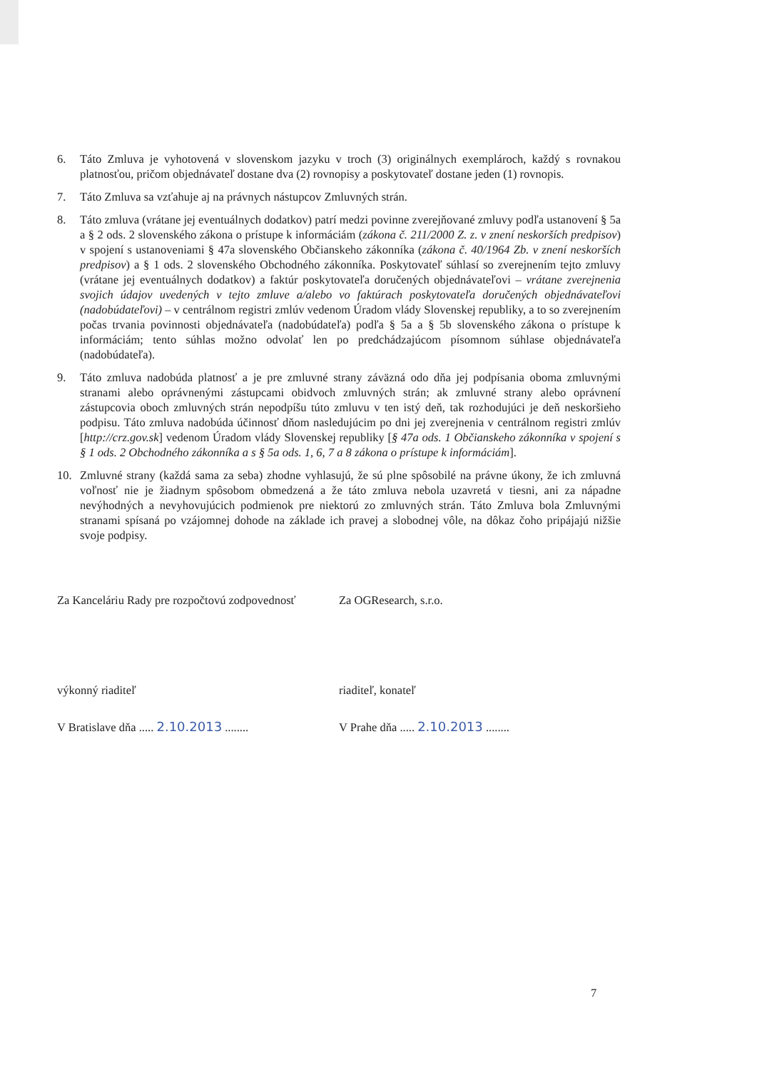6. Táto Zmluva je vyhotovená v slovenskom jazyku v troch (3) originálnych exemplároch, každý s rovnakou platnosťou, pričom objednávateľ dostane dva (2) rovnopisy a poskytovateľ dostane jeden (1) rovnopis.
7. Táto Zmluva sa vzťahuje aj na právnych nástupcov Zmluvných strán.
8. Táto zmluva (vrátane jej eventuálnych dodatkov) patrí medzi povinne zverejňované zmluvy podľa ustanovení § 5a a § 2 ods. 2 slovenského zákona o prístupe k informáciám (zákona č. 211/2000 Z. z. v znení neskorších predpisov) v spojení s ustanoveniami § 47a slovenského Občianskeho zákonníka (zákona č. 40/1964 Zb. v znení neskorších predpisov) a § 1 ods. 2 slovenského Obchodného zákonníka. Poskytovateľ súhlasí so zverejnením tejto zmluvy (vrátane jej eventuálnych dodatkov) a faktúr poskytovateľa doručených objednávateľovi – vrátane zverejnenia svojich údajov uvedených v tejto zmluve a/alebo vo faktúrach poskytovateľa doručených objednávateľovi (nadobúdateľovi) – v centrálnom registri zmlúv vedenom Úradom vlády Slovenskej republiky, a to so zverejnením počas trvania povinnosti objednávateľa (nadobúdateľa) podľa § 5a a § 5b slovenského zákona o prístupe k informáciám; tento súhlas možno odvolať len po predchádzajúcom písomnom súhlase objednávateľa (nadobúdateľa).
9. Táto zmluva nadobúda platnosť a je pre zmluvné strany záväzná odo dňa jej podpísania oboma zmluvnými stranami alebo oprávnenými zástupcami obidvoch zmluvných strán; ak zmluvné strany alebo oprávnení zástupcovia oboch zmluvných strán nepodpíšu túto zmluvu v ten istý deň, tak rozhodujúci je deň neskoršieho podpisu. Táto zmluva nadobúda účinnosť dňom nasledujúcim po dni jej zverejnenia v centrálnom registri zmlúv [http://crz.gov.sk] vedenom Úradom vlády Slovenskej republiky [§ 47a ods. 1 Občianskeho zákonníka v spojení s § 1 ods. 2 Obchodného zákonníka a s § 5a ods. 1, 6, 7 a 8 zákona o prístupe k informáciám].
10. Zmluvné strany (každá sama za seba) zhodne vyhlasujú, že sú plne spôsobilé na právne úkony, že ich zmluvná voľnosť nie je žiadnym spôsobom obmedzená a že táto zmluva nebola uzavretá v tiesni, ani za nápadne nevýhodných a nevyhovujúcich podmienok pre niektorú zo zmluvných strán. Táto Zmluva bola Zmluvnými stranami spísaná po vzájomnej dohode na základe ich pravej a slobodnej vôle, na dôkaz čoho pripájajú nižšie svoje podpisy.
Za Kanceláriu Rady pre rozpočtovú zodpovednosť
Za OGResearch, s.r.o.
výkonný riaditeľ riaditeľ, konateľ
V Bratislave dňa ..... 2.10.2013 ........
V Prahe dňa ..... 2.10.2013 ........
7